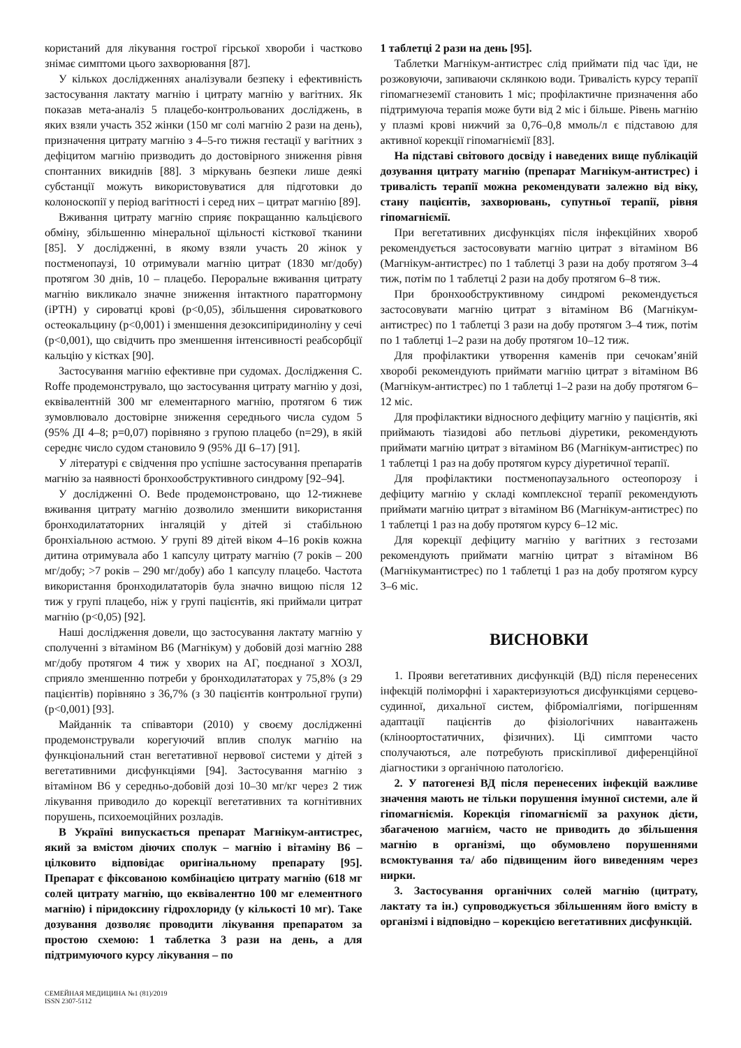користаний для лікування гострої гірської хвороби і частково знімає симптоми цього захворювання [87].
У кількох дослідженнях аналізували безпеку і ефективність застосування лактату магнію і цитрату магнію у вагітних. Як показав мета-аналіз 5 плацебо-контрольованих досліджень, в яких взяли участь 352 жінки (150 мг солі магнію 2 рази на день), призначення цитрату магнію з 4–5-го тижня гестації у вагітних з дефіцитом магнію призводить до достовірного зниження рівня спонтанних викиднів [88]. З міркувань безпеки лише деякі субстанції можуть використовуватися для підготовки до колоноскопії у період вагітності і серед них – цитрат магнію [89].
Вживання цитрату магнію сприяє покращанню кальцієвого обміну, збільшенню мінеральної щільності кісткової тканини [85]. У дослідженні, в якому взяли участь 20 жінок у постменопаузі, 10 отримували магнію цитрат (1830 мг/добу) протягом 30 днів, 10 – плацебо. Пероральне вживання цитрату магнію викликало значне зниження інтактного паратгормону (iPTH) у сироватці крові (p<0,05), збільшення сироваткового остеокальцину (p<0,001) і зменшення дезоксипіридиноліну у сечі (p<0,001), що свідчить про зменшення інтенсивності реабсорбції кальцію у кістках [90].
Застосування магнію ефективне при судомах. Дослідження C. Roffe продемонструвало, що застосування цитрату магнію у дозі, еквівалентній 300 мг елементарного магнію, протягом 6 тиж зумовлювало достовірне зниження середнього числа судом 5 (95% ДІ 4–8; р=0,07) порівняно з групою плацебо (n=29), в якій середнє число судом становило 9 (95% ДІ 6–17) [91].
У літературі є свідчення про успішне застосування препаратів магнію за наявності бронхообструктивного синдрому [92–94].
У дослідженні O. Bede продемонстровано, що 12-тижневе вживання цитрату магнію дозволило зменшити використання бронходилататорних інгаляцій у дітей зі стабільною бронхіальною астмою. У групі 89 дітей віком 4–16 років кожна дитина отримувала або 1 капсулу цитрату магнію (7 років – 200 мг/добу; >7 років – 290 мг/добу) або 1 капсулу плацебо. Частота використання бронходилататорів була значно вищою після 12 тиж у групі плацебо, ніж у групі пацієнтів, які приймали цитрат магнію (p<0,05) [92].
Наші дослідження довели, що застосування лактату магнію у сполученні з вітаміном В6 (Магнікум) у добовій дозі магнію 288 мг/добу протягом 4 тиж у хворих на АГ, поєднаної з ХОЗЛ, сприяло зменшенню потреби у бронходилататорах у 75,8% (з 29 пацієнтів) порівняно з 36,7% (з 30 пацієнтів контрольної групи) (р<0,001) [93].
Майданнік та співавтори (2010) у своєму дослідженні продемонстрували корегуючий вплив сполук магнію на функціональний стан вегетативної нервової системи у дітей з вегетативними дисфункціями [94]. Застосування магнію з вітаміном В6 у середньо-добовій дозі 10–30 мг/кг через 2 тиж лікування приводило до корекції вегетативних та когнітивних порушень, психоемоційних розладів.
В Україні випускається препарат Магнікум-антистрес, який за вмістом діючих сполук – магнію і вітаміну В6 – цілковито відповідає оригінальному препарату [95]. Препарат є фіксованою комбінацією цитрату магнію (618 мг солей цитрату магнію, що еквівалентно 100 мг елементного магнію) і піридоксину гідрохлориду (у кількості 10 мг). Таке дозування дозволяє проводити лікування препаратом за простою схемою: 1 таблетка 3 рази на день, а для підтримуючого курсу лікування – по
1 таблетці 2 рази на день [95].
Таблетки Магнікум-антистрес слід приймати під час їди, не розжовуючи, запиваючи склянкою води. Тривалість курсу терапії гіпомагнеземії становить 1 міс; профілактичне призначення або підтримуюча терапія може бути від 2 міс і більше. Рівень магнію у плазмі крові нижчий за 0,76–0,8 ммоль/л є підставою для активної корекції гіпомагніємії [83].
На підставі світового досвіду і наведених вище публікацій дозування цитрату магнію (препарат Магнікум-антистрес) і тривалість терапії можна рекомендувати залежно від віку, стану пацієнтів, захворювань, супутньої терапії, рівня гіпомагніємії.
При вегетативних дисфункціях після інфекційних хвороб рекомендується застосовувати магнію цитрат з вітаміном В6 (Магнікум-антистрес) по 1 таблетці 3 рази на добу протягом 3–4 тиж, потім по 1 таблетці 2 рази на добу протягом 6–8 тиж.
При бронхообструктивному синдромі рекомендується застосовувати магнію цитрат з вітаміном В6 (Магнікум-антистрес) по 1 таблетці 3 рази на добу протягом 3–4 тиж, потім по 1 таблетці 1–2 рази на добу протягом 10–12 тиж.
Для профілактики утворення каменів при сечокам’яній хворобі рекомендують приймати магнію цитрат з вітаміном В6 (Магнікум-антистрес) по 1 таблетці 1–2 рази на добу протягом 6–12 міс.
Для профілактики відносного дефіциту магнію у пацієнтів, які приймають тіазидові або петльові діуретики, рекомендують приймати магнію цитрат з вітаміном В6 (Магнікум-антистрес) по 1 таблетці 1 раз на добу протягом курсу діуретичної терапії.
Для профілактики постменопаузального остеопорозу і дефіциту магнію у складі комплексної терапії рекомендують приймати магнію цитрат з вітаміном В6 (Магнікум-антистрес) по 1 таблетці 1 раз на добу протягом курсу 6–12 міс.
Для корекції дефіциту магнію у вагітних з гестозами рекомендують приймати магнію цитрат з вітаміном В6 (Магнікумантистрес) по 1 таблетці 1 раз на добу протягом курсу 3–6 міс.
ВИСНОВКИ
1. Прояви вегетативних дисфункцій (ВД) після перенесених інфекцій поліморфні і характеризуються дисфункціями серцево-судинної, дихальної систем, фіброміалгіями, погіршенням адаптації пацієнтів до фізіологічних навантажень (кліноортостатичних, фізичних). Ці симптоми часто сполучаються, але потребують прискіпливої диференційної діагностики з органічною патологією.
2. У патогенезі ВД після перенесених інфекцій важливе значення мають не тільки порушення імунної системи, але й гіпомагніємія. Корекція гіпомагніємії за рахунок дієти, збагаченою магнієм, часто не приводить до збільшення магнію в організмі, що обумовлено порушеннями всмоктування та/ або підвищеним його виведенням через нирки.
3. Застосування органічних солей магнію (цитрату, лактату та ін.) супроводжується збільшенням його вмісту в організмі і відповідно – корекцією вегетативних дисфункцій.
СЕМЕЙНАЯ МЕДИЦИНА №1 (81)/2019
ISSN 2307-5112